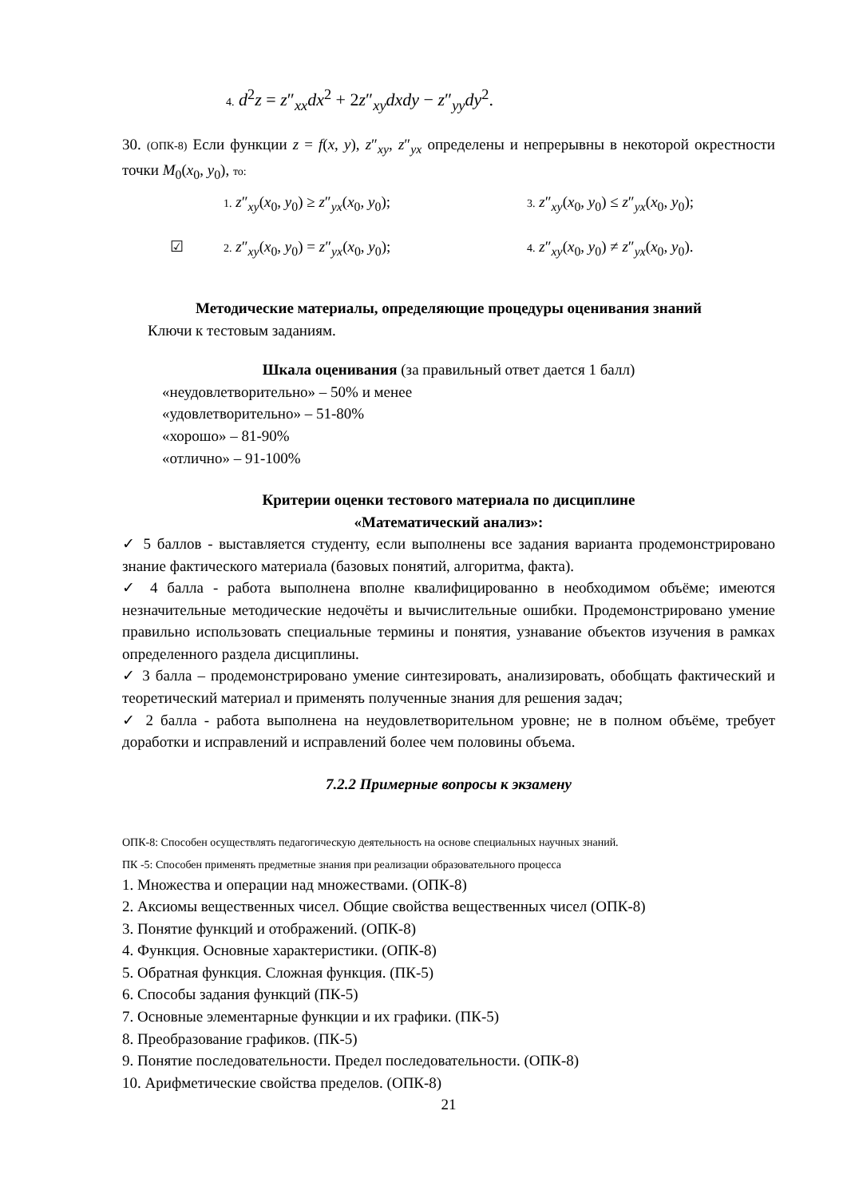4. d<sup>2</sup>z = z″<sub>xx</sub>dx<sup>2</sup> + 2z″<sub>xy</sub>dxdy − z″<sub>yy</sub>dy<sup>2</sup>.
30. (ОПК-8) Если функции z = f(x, y), z″<sub>xy</sub>, z″<sub>yx</sub> определены и непрерывны в некоторой окрестности точки M<sub>0</sub>(x<sub>0</sub>, y<sub>0</sub>), то:
1. z″<sub>xy</sub>(x<sub>0</sub>, y<sub>0</sub>) ≥ z″<sub>yx</sub>(x<sub>0</sub>, y<sub>0</sub>); 3. z″<sub>xy</sub>(x<sub>0</sub>, y<sub>0</sub>) ≤ z″<sub>yx</sub>(x<sub>0</sub>, y<sub>0</sub>);
☑ 2. z″<sub>xy</sub>(x<sub>0</sub>, y<sub>0</sub>) = z″<sub>yx</sub>(x<sub>0</sub>, y<sub>0</sub>); 4. z″<sub>xy</sub>(x<sub>0</sub>, y<sub>0</sub>) ≠ z″<sub>yx</sub>(x<sub>0</sub>, y<sub>0</sub>).
Методические материалы, определяющие процедуры оценивания знаний
Ключи к тестовым заданиям.
Шкала оценивания (за правильный ответ дается 1 балл)
«неудовлетворительно» – 50% и менее
«удовлетворительно» – 51-80%
«хорошо» – 81-90%
«отлично» – 91-100%
Критерии оценки тестового материала по дисциплине
«Математический анализ»:
✓ 5 баллов - выставляется студенту, если выполнены все задания варианта продемонстрировано знание фактического материала (базовых понятий, алгоритма, факта).
✓ 4 балла - работа выполнена вполне квалифицированно в необходимом объёме; имеются незначительные методические недочёты и вычислительные ошибки. Продемонстрировано умение правильно использовать специальные термины и понятия, узнавание объектов изучения в рамках определенного раздела дисциплины.
✓ 3 балла – продемонстрировано умение синтезировать, анализировать, обобщать фактический и теоретический материал и применять полученные знания для решения задач;
✓ 2 балла - работа выполнена на неудовлетворительном уровне; не в полном объёме, требует доработки и исправлений и исправлений более чем половины объема.
7.2.2 Примерные вопросы к экзамену
ОПК-8: Способен осуществлять педагогическую деятельность на основе специальных научных знаний.
ПК -5: Способен применять предметные знания при реализации образовательного процесса
1. Множества и операции над множествами. (ОПК-8)
2. Аксиомы вещественных чисел. Общие свойства вещественных чисел (ОПК-8)
3. Понятие функций и отображений. (ОПК-8)
4. Функция. Основные характеристики. (ОПК-8)
5. Обратная функция. Сложная функция. (ПК-5)
6. Способы задания функций (ПК-5)
7. Основные элементарные функции и их графики. (ПК-5)
8. Преобразование графиков. (ПК-5)
9. Понятие последовательности. Предел последовательности. (ОПК-8)
10. Арифметические свойства пределов. (ОПК-8)
21